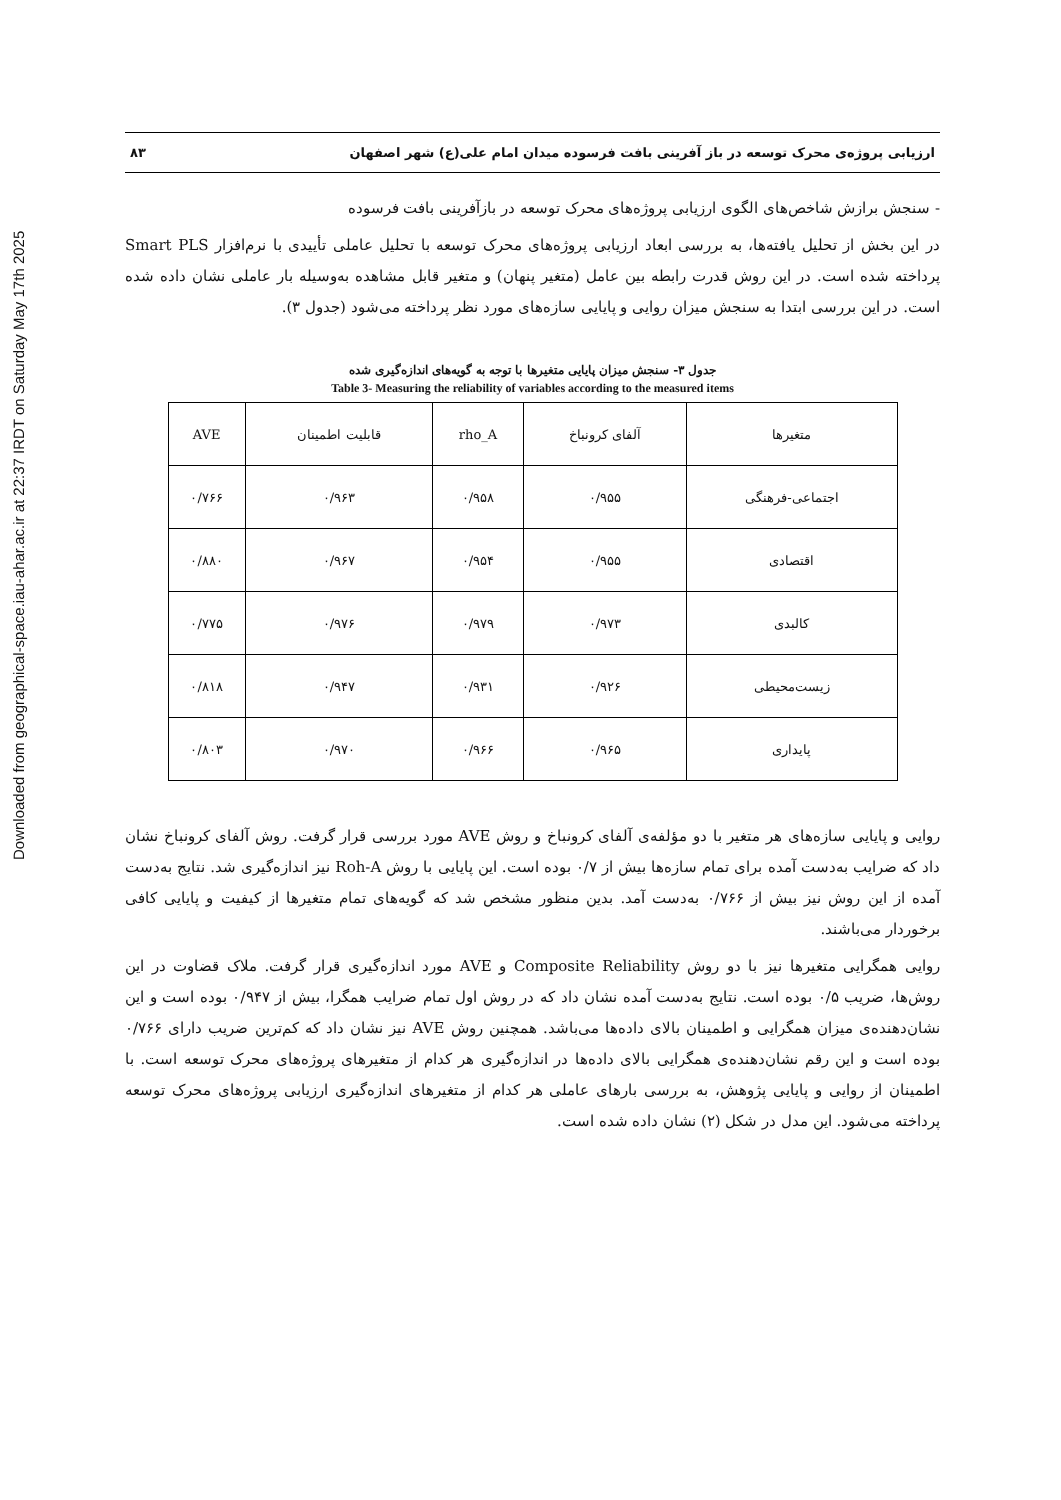Downloaded from geographical-space.iau-ahar.ac.ir at 22:37 IRDT on Saturday May 17th 2025
ارزیابی پروژه‌ی محرک توسعه در باز آفرینی بافت فرسوده میدان امام علی(ع) شهر اصفهان ۸۳
- سنجش برازش شاخص‌های الگوی ارزیابی پروژه‌های محرک توسعه در بازآفرینی بافت فرسوده
در این بخش از تحلیل یافته‌ها، به بررسی ابعاد ارزیابی پروژه‌های محرک توسعه با تحلیل عاملی تأییدی با نرم‌افزار Smart PLS پرداخته شده است. در این روش قدرت رابطه بین عامل (متغیر پنهان) و متغیر قابل مشاهده به‌وسیله بار عاملی نشان داده شده است. در این بررسی ابتدا به سنجش میزان روایی و پایایی سازه‌های مورد نظر پرداخته می‌شود (جدول ۳).
جدول ۳- سنجش میزان پایایی متغیرها با توجه به گویه‌های اندازه‌گیری شده
Table 3- Measuring the reliability of variables according to the measured items
| متغیرها | آلفای کرونباخ | rho_A | قابلیت اطمینان | AVE |
| --- | --- | --- | --- | --- |
| اجتماعی-فرهنگی | ۰/۹۵۵ | ۰/۹۵۸ | ۰/۹۶۳ | ۰/۷۶۶ |
| اقتصادی | ۰/۹۵۵ | ۰/۹۵۴ | ۰/۹۶۷ | ۰/۸۸۰ |
| کالبدی | ۰/۹۷۳ | ۰/۹۷۹ | ۰/۹۷۶ | ۰/۷۷۵ |
| زیست‌محیطی | ۰/۹۲۶ | ۰/۹۳۱ | ۰/۹۴۷ | ۰/۸۱۸ |
| پایداری | ۰/۹۶۵ | ۰/۹۶۶ | ۰/۹۷۰ | ۰/۸۰۳ |
روایی و پایایی سازه‌های هر متغیر با دو مؤلفه‌ی آلفای کرونباخ و روش AVE مورد بررسی قرار گرفت. روش آلفای کرونباخ نشان داد که ضرایب به‌دست آمده برای تمام سازه‌ها بیش از ۰/۷ بوده است. این پایایی با روش Roh-A نیز اندازه‌گیری شد. نتایج به‌دست آمده از این روش نیز بیش از ۰/۷۶۶ به‌دست آمد. بدین منظور مشخص شد که گویه‌های تمام متغیرها از کیفیت و پایایی کافی برخوردار می‌باشند.
روایی همگرایی متغیرها نیز با دو روش Composite Reliability و AVE مورد اندازه‌گیری قرار گرفت. ملاک قضاوت در این روش‌ها، ضریب ۰/۵ بوده است. نتایج به‌دست آمده نشان داد که در روش اول تمام ضرایب همگرا، بیش از ۰/۹۴۷ بوده است و این نشان‌دهنده‌ی میزان همگرایی و اطمینان بالای داده‌ها می‌باشد. همچنین روش AVE نیز نشان داد که کم‌ترین ضریب دارای ۰/۷۶۶ بوده است و این رقم نشان‌دهنده‌ی همگرایی بالای داده‌ها در اندازه‌گیری هر کدام از متغیرهای پروژه‌های محرک توسعه است. با اطمینان از روایی و پایایی پژوهش، به بررسی بارهای عاملی هر کدام از متغیرهای اندازه‌گیری ارزیابی پروژه‌های محرک توسعه پرداخته می‌شود. این مدل در شکل (۲) نشان داده شده است.